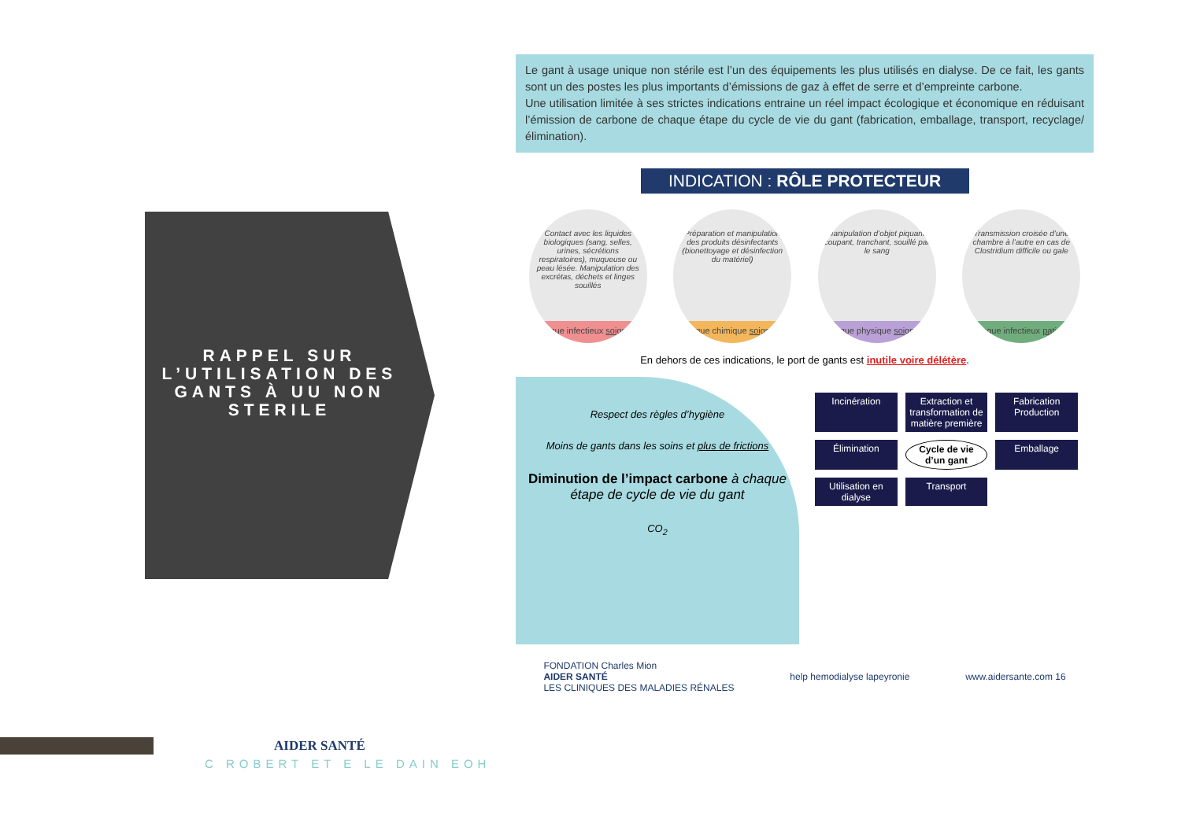RAPPEL SUR L’UTILISATION DES GANTS À UU NON STERILE
Le gant à usage unique non stérile est l’un des équipements les plus utilisés en dialyse. De ce fait, les gants sont un des postes les plus importants d’émissions de gaz à effet de serre et d’empreinte carbone.
Une utilisation limitée à ses strictes indications entraine un réel impact écologique et économique en réduisant l’émission de carbone de chaque étape du cycle de vie du gant (fabrication, emballage, transport, recyclage/élimination).
INDICATION : RÔLE PROTECTEUR
Contact avec les liquides biologiques (sang, selles, urines, sécrétions respiratoires), muqueuse ou peau lésée. Manipulation des excrétas, déchets et linges souillés
Risque infectieux soignant
Préparation et manipulation des produits désinfectants (bionettoyage et désinfection du matériel)
Risque chimique soignant
Manipulation d’objet piquant, coupant, tranchant, souillé par le sang
Risque physique soignant
Transmission croisée d’une chambre à l’autre en cas de Clostridium difficile ou gale
Risque infectieux patient
En dehors de ces indications, le port de gants est inutile voire délétère.
Respect des règles d’hygiène
Moins de gants dans les soins et plus de frictions
Diminution de l’impact carbone à chaque étape de cycle de vie du gant
CO<sub>2</sub>
Incinération Extraction et transformation de matière première Fabrication Production Élimination Cycle de vie d’un gant Emballage Utilisation en dialyse Transport
FONDATION Charles Mion
AIDER SANTÉ
LES CLINIQUES DES MALADIES RÉNALES
help hemodialyse lapeyronie www.aidersante.com 16
AIDER SANTÉ
C ROBERT ET E LE DAIN EOH